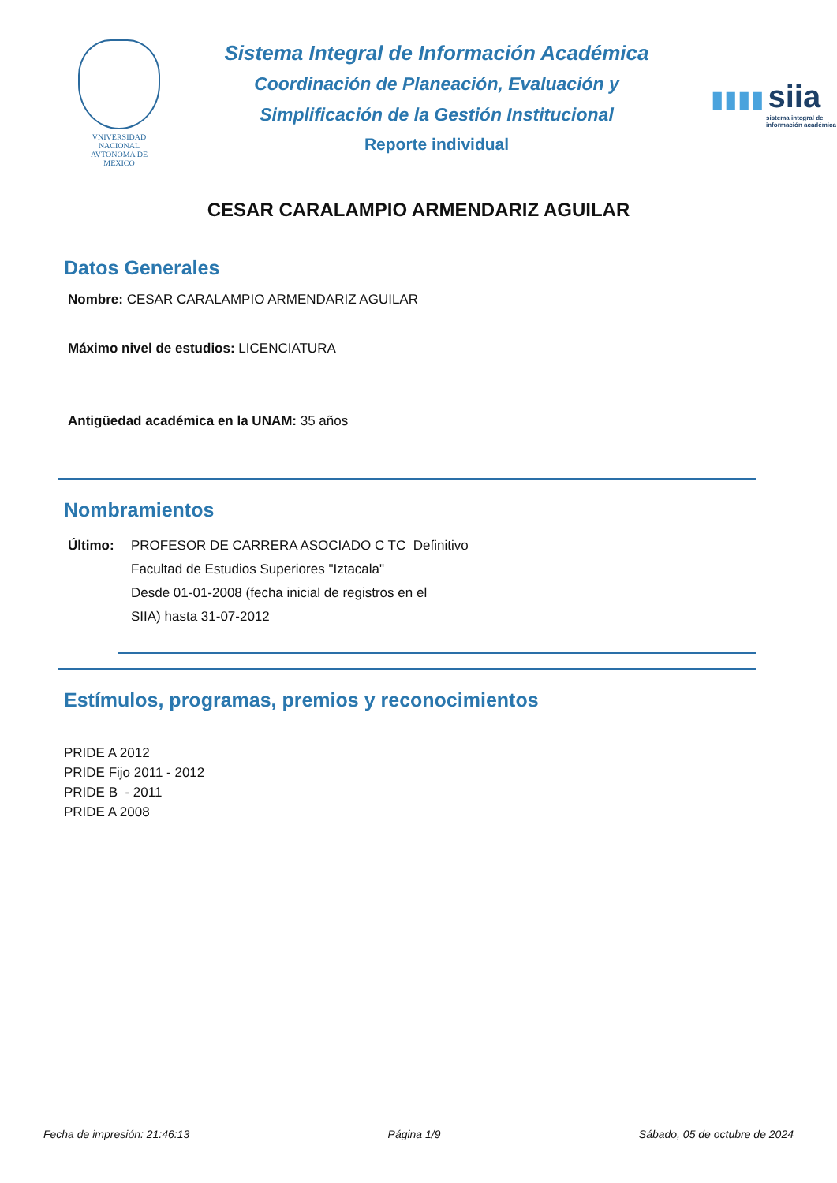VNIVERSIDAD NACIONAL
AVTONOMA DE
MEXICO
Sistema Integral de Información Académica
Coordinación de Planeación, Evaluación y
Simplificación de la Gestión Institucional
Reporte individual
▮▮▮▮ siia
sistema integral de
información académica
CESAR CARALAMPIO ARMENDARIZ AGUILAR
Datos Generales
Nombre: CESAR CARALAMPIO ARMENDARIZ AGUILAR
Máximo nivel de estudios: LICENCIATURA
Antigüedad académica en la UNAM: 35 años
Nombramientos
Último: PROFESOR DE CARRERA ASOCIADO C TC Definitivo
Facultad de Estudios Superiores "Iztacala"
Desde 01-01-2008 (fecha inicial de registros en el
SIIA) hasta 31-07-2012
Estímulos, programas, premios y reconocimientos
PRIDE A 2012
PRIDE Fijo 2011 - 2012
PRIDE B - 2011
PRIDE A 2008
Fecha de impresión: 21:46:13 Página 1/9 Sábado, 05 de octubre de 2024